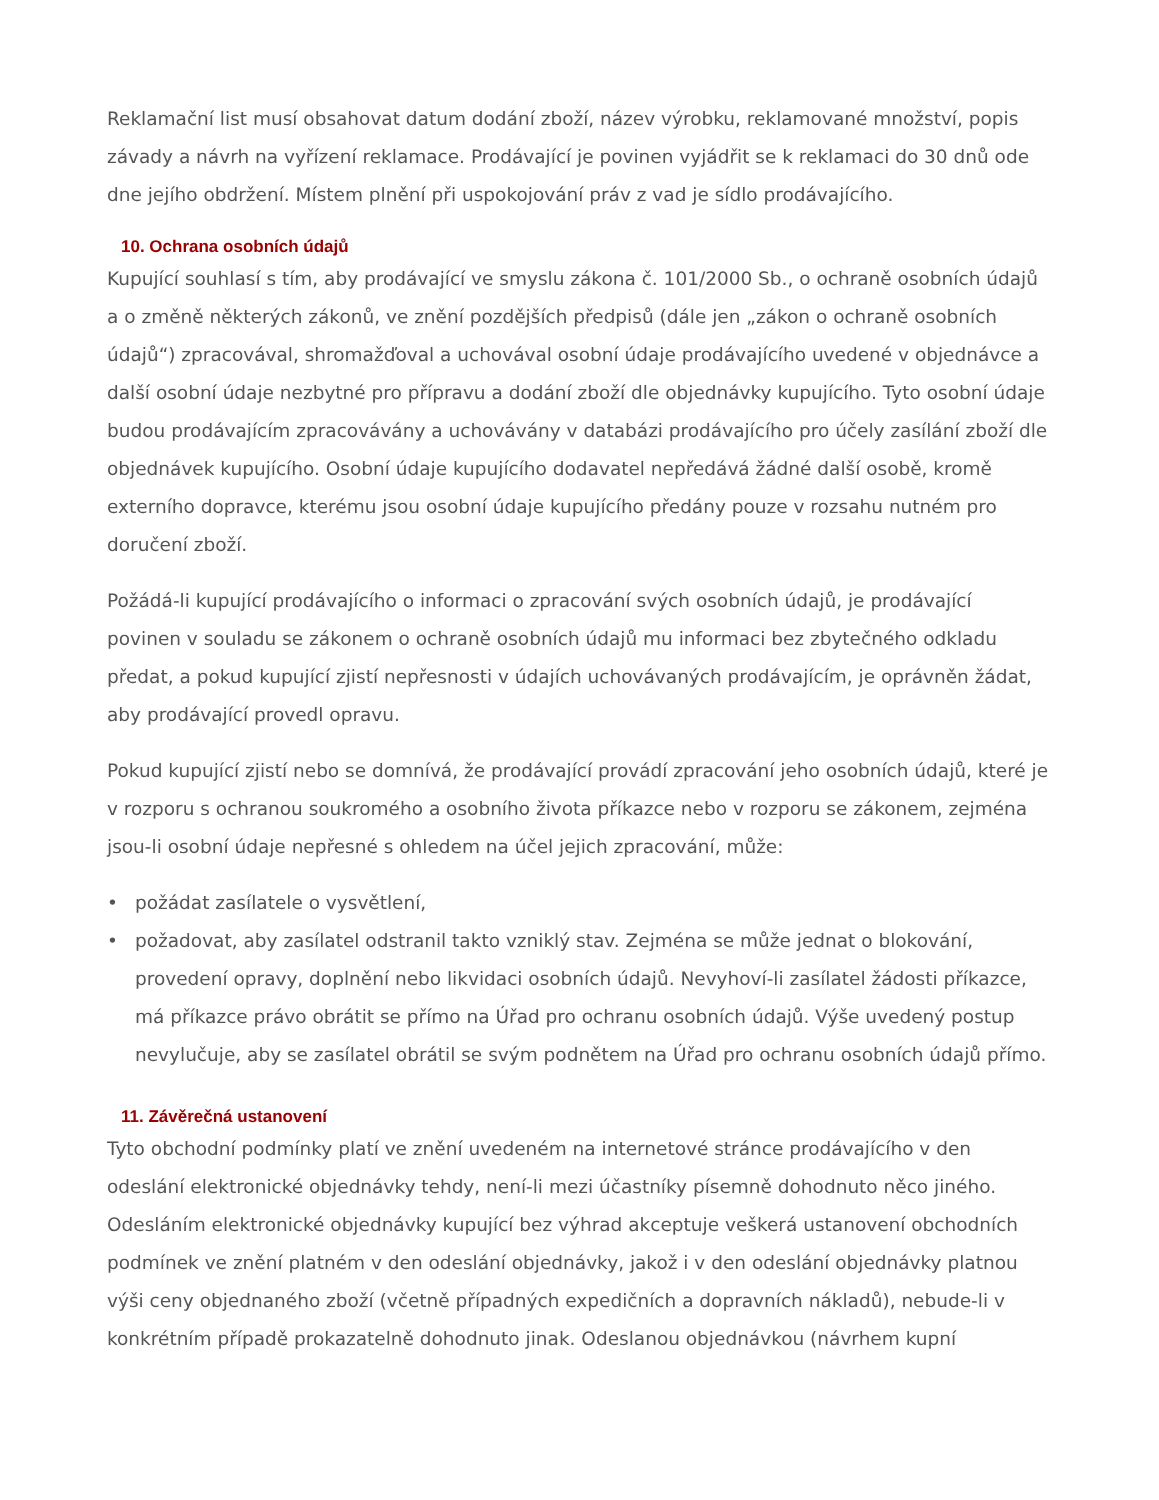Reklamační list musí obsahovat datum dodání zboží, název výrobku, reklamované množství, popis závady a návrh na vyřízení reklamace. Prodávající je povinen vyjádřit se k reklamaci do 30 dnů ode dne jejího obdržení. Místem plnění při uspokojování práv z vad je sídlo prodávajícího.
10. Ochrana osobních údajů
Kupující souhlasí s tím, aby prodávající ve smyslu zákona č. 101/2000 Sb., o ochraně osobních údajů a o změně některých zákonů, ve znění pozdějších předpisů (dále jen „zákon o ochraně osobních údajů“) zpracovával, shromažďoval a uchovával osobní údaje prodávajícího uvedené v objednávce a další osobní údaje nezbytné pro přípravu a dodání zboží dle objednávky kupujícího. Tyto osobní údaje budou prodávajícím zpracovávány a uchovávány v databázi prodávajícího pro účely zasílání zboží dle objednávek kupujícího. Osobní údaje kupujícího dodavatel nepředává žádné další osobě, kromě externího dopravce, kterému jsou osobní údaje kupujícího předány pouze v rozsahu nutném pro doručení zboží.
Požádá-li kupující prodávajícího o informaci o zpracování svých osobních údajů, je prodávající povinen v souladu se zákonem o ochraně osobních údajů mu informaci bez zbytečného odkladu předat, a pokud kupující zjistí nepřesnosti v údajích uchovávaných prodávajícím, je oprávněn žádat, aby prodávající provedl opravu.
Pokud kupující zjistí nebo se domnívá, že prodávající provádí zpracování jeho osobních údajů, které je v rozporu s ochranou soukromého a osobního života příkazce nebo v rozporu se zákonem, zejména jsou-li osobní údaje nepřesné s ohledem na účel jejich zpracování, může:
• požádat zasílatele o vysvětlení,
• požadovat, aby zasílatel odstranil takto vzniklý stav. Zejména se může jednat o blokování, provedení opravy, doplnění nebo likvidaci osobních údajů. Nevyhoví-li zasílatel žádosti příkazce, má příkazce právo obrátit se přímo na Úřad pro ochranu osobních údajů. Výše uvedený postup nevylučuje, aby se zasílatel obrátil se svým podnětem na Úřad pro ochranu osobních údajů přímo.
11. Závěrečná ustanovení
Tyto obchodní podmínky platí ve znění uvedeném na internetové stránce prodávajícího v den odeslání elektronické objednávky tehdy, není-li mezi účastníky písemně dohodnuto něco jiného. Odesláním elektronické objednávky kupující bez výhrad akceptuje veškerá ustanovení obchodních podmínek ve znění platném v den odeslání objednávky, jakož i v den odeslání objednávky platnou výši ceny objednaného zboží (včetně případných expedičních a dopravních nákladů), nebude-li v konkrétním případě prokazatelně dohodnuto jinak. Odeslanou objednávkou (návrhem kupní